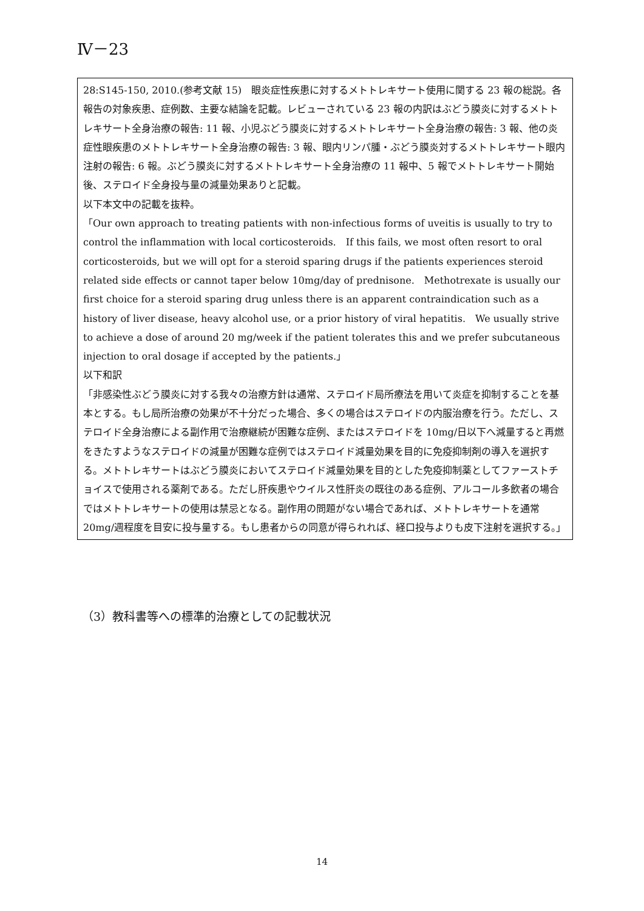Ⅳ－23
28:S145-150, 2010.(参考文献 15)　眼炎症性疾患に対するメトトレキサート使用に関する 23 報の総説。各報告の対象疾患、症例数、主要な結論を記載。レビューされている 23 報の内訳はぶどう膜炎に対するメトトレキサート全身治療の報告: 11 報、小児ぶどう膜炎に対するメトトレキサート全身治療の報告: 3 報、他の炎症性眼疾患のメトトレキサート全身治療の報告: 3 報、眼内リンパ腫・ぶどう膜炎対するメトトレキサート眼内注射の報告: 6 報。ぶどう膜炎に対するメトトレキサート全身治療の 11 報中、5 報でメトトレキサート開始後、ステロイド全身投与量の減量効果ありと記載。
以下本文中の記載を抜粋。
「Our own approach to treating patients with non-infectious forms of uveitis is usually to try to control the inflammation with local corticosteroids.　If this fails, we most often resort to oral corticosteroids, but we will opt for a steroid sparing drugs if the patients experiences steroid related side effects or cannot taper below 10mg/day of prednisone.　Methotrexate is usually our first choice for a steroid sparing drug unless there is an apparent contraindication such as a history of liver disease, heavy alcohol use, or a prior history of viral hepatitis.　We usually strive to achieve a dose of around 20 mg/week if the patient tolerates this and we prefer subcutaneous injection to oral dosage if accepted by the patients.」
以下和訳
「非感染性ぶどう膜炎に対する我々の治療方針は通常、ステロイド局所療法を用いて炎症を抑制することを基本とする。もし局所治療の効果が不十分だった場合、多くの場合はステロイドの内服治療を行う。ただし、ステロイド全身治療による副作用で治療継続が困難な症例、またはステロイドを 10mg/日以下へ減量すると再燃をきたすようなステロイドの減量が困難な症例ではステロイド減量効果を目的に免疫抑制剤の導入を選択する。メトトレキサートはぶどう膜炎においてステロイド減量効果を目的とした免疫抑制薬としてファーストチョイスで使用される薬剤である。ただし肝疾患やウイルス性肝炎の既往のある症例、アルコール多飲者の場合ではメトトレキサートの使用は禁忌となる。副作用の問題がない場合であれば、メトトレキサートを通常 20mg/週程度を目安に投与量する。もし患者からの同意が得られれば、経口投与よりも皮下注射を選択する。」
（3）教科書等への標準的治療としての記載状況
14